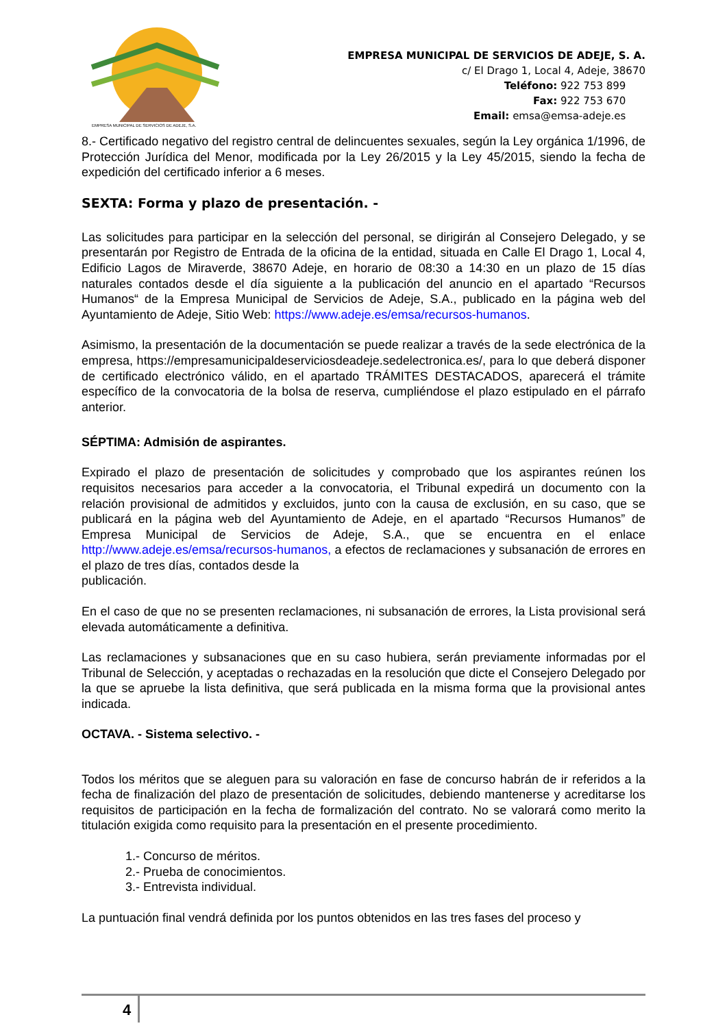EMPRESA MUNICIPAL DE SERVICIOS DE ADEJE, S.A.
EMPRESA MUNICIPAL DE SERVICIOS DE ADEJE, S. A.
c/ El Drago 1, Local 4, Adeje, 38670
Teléfono: 922 753 899
Fax: 922 753 670
Email: emsa@emsa-adeje.es
8.- Certificado negativo del registro central de delincuentes sexuales, según la Ley orgánica 1/1996, de Protección Jurídica del Menor, modificada por la Ley 26/2015 y la Ley 45/2015, siendo la fecha de expedición del certificado inferior a 6 meses.
SEXTA: Forma y plazo de presentación. -
Las solicitudes para participar en la selección del personal, se dirigirán al Consejero Delegado, y se presentarán por Registro de Entrada de la oficina de la entidad, situada en Calle El Drago 1, Local 4, Edificio Lagos de Miraverde, 38670 Adeje, en horario de 08:30 a 14:30 en un plazo de 15 días naturales contados desde el día siguiente a la publicación del anuncio en el apartado “Recursos Humanos“ de la Empresa Municipal de Servicios de Adeje, S.A., publicado en la página web del Ayuntamiento de Adeje, Sitio Web: https://www.adeje.es/emsa/recursos-humanos.
Asimismo, la presentación de la documentación se puede realizar a través de la sede electrónica de la empresa, https://empresamunicipaldeserviciosdeadeje.sedelectronica.es/, para lo que deberá disponer de certificado electrónico válido, en el apartado TRÁMITES DESTACADOS, aparecerá el trámite específico de la convocatoria de la bolsa de reserva, cumpliéndose el plazo estipulado en el párrafo anterior.
SÉPTIMA: Admisión de aspirantes.
Expirado el plazo de presentación de solicitudes y comprobado que los aspirantes reúnen los requisitos necesarios para acceder a la convocatoria, el Tribunal expedirá un documento con la relación provisional de admitidos y excluidos, junto con la causa de exclusión, en su caso, que se publicará en la página web del Ayuntamiento de Adeje, en el apartado “Recursos Humanos” de Empresa Municipal de Servicios de Adeje, S.A., que se encuentra en el enlace http://www.adeje.es/emsa/recursos-humanos, a efectos de reclamaciones y subsanación de errores en el plazo de tres días, contados desde la
publicación.
En el caso de que no se presenten reclamaciones, ni subsanación de errores, la Lista provisional será elevada automáticamente a definitiva.
Las reclamaciones y subsanaciones que en su caso hubiera, serán previamente informadas por el Tribunal de Selección, y aceptadas o rechazadas en la resolución que dicte el Consejero Delegado por la que se apruebe la lista definitiva, que será publicada en la misma forma que la provisional antes indicada.
OCTAVA. - Sistema selectivo. -
Todos los méritos que se aleguen para su valoración en fase de concurso habrán de ir referidos a la fecha de finalización del plazo de presentación de solicitudes, debiendo mantenerse y acreditarse los requisitos de participación en la fecha de formalización del contrato. No se valorará como merito la titulación exigida como requisito para la presentación en el presente procedimiento.
1.- Concurso de méritos.
2.- Prueba de conocimientos.
3.- Entrevista individual.
La puntuación final vendrá definida por los puntos obtenidos en las tres fases del proceso y
4